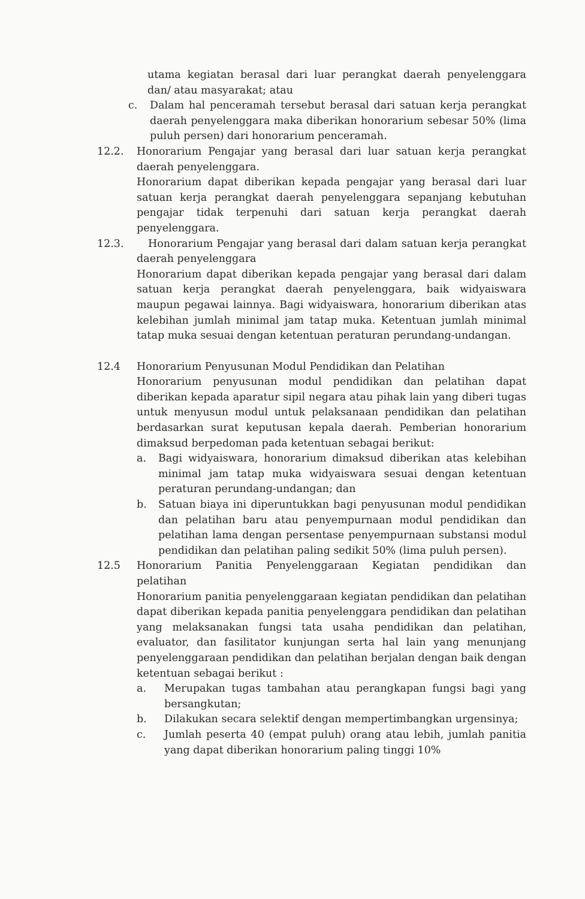utama kegiatan berasal dari luar perangkat daerah penyelenggara dan/ atau masyarakat; atau
c. Dalam hal penceramah tersebut berasal dari satuan kerja perangkat daerah penyelenggara maka diberikan honorarium sebesar 50% (lima puluh persen) dari honorarium penceramah.
12.2. Honorarium Pengajar yang berasal dari luar satuan kerja perangkat daerah penyelenggara.
Honorarium dapat diberikan kepada pengajar yang berasal dari luar satuan kerja perangkat daerah penyelenggara sepanjang kebutuhan pengajar tidak terpenuhi dari satuan kerja perangkat daerah penyelenggara.
12.3. Honorarium Pengajar yang berasal dari dalam satuan kerja perangkat daerah penyelenggara
Honorarium dapat diberikan kepada pengajar yang berasal dari dalam satuan kerja perangkat daerah penyelenggara, baik widyaiswara maupun pegawai lainnya. Bagi widyaiswara, honorarium diberikan atas kelebihan jumlah minimal jam tatap muka. Ketentuan jumlah minimal tatap muka sesuai dengan ketentuan peraturan perundang-undangan.
12.4 Honorarium Penyusunan Modul Pendidikan dan Pelatihan
Honorarium penyusunan modul pendidikan dan pelatihan dapat diberikan kepada aparatur sipil negara atau pihak lain yang diberi tugas untuk menyusun modul untuk pelaksanaan pendidikan dan pelatihan berdasarkan surat keputusan kepala daerah. Pemberian honorarium dimaksud berpedoman pada ketentuan sebagai berikut:
a. Bagi widyaiswara, honorarium dimaksud diberikan atas kelebihan minimal jam tatap muka widyaiswara sesuai dengan ketentuan peraturan perundang-undangan; dan
b. Satuan biaya ini diperuntukkan bagi penyusunan modul pendidikan dan pelatihan baru atau penyempurnaan modul pendidikan dan pelatihan lama dengan persentase penyempurnaan substansi modul pendidikan dan pelatihan paling sedikit 50% (lima puluh persen).
12.5 Honorarium Panitia Penyelenggaraan Kegiatan pendidikan dan pelatihan
Honorarium panitia penyelenggaraan kegiatan pendidikan dan pelatihan dapat diberikan kepada panitia penyelenggara pendidikan dan pelatihan yang melaksanakan fungsi tata usaha pendidikan dan pelatihan, evaluator, dan fasilitator kunjungan serta hal lain yang menunjang penyelenggaraan pendidikan dan pelatihan berjalan dengan baik dengan ketentuan sebagai berikut :
a. Merupakan tugas tambahan atau perangkapan fungsi bagi yang bersangkutan;
b. Dilakukan secara selektif dengan mempertimbangkan urgensinya;
c. Jumlah peserta 40 (empat puluh) orang atau lebih, jumlah panitia yang dapat diberikan honorarium paling tinggi 10%